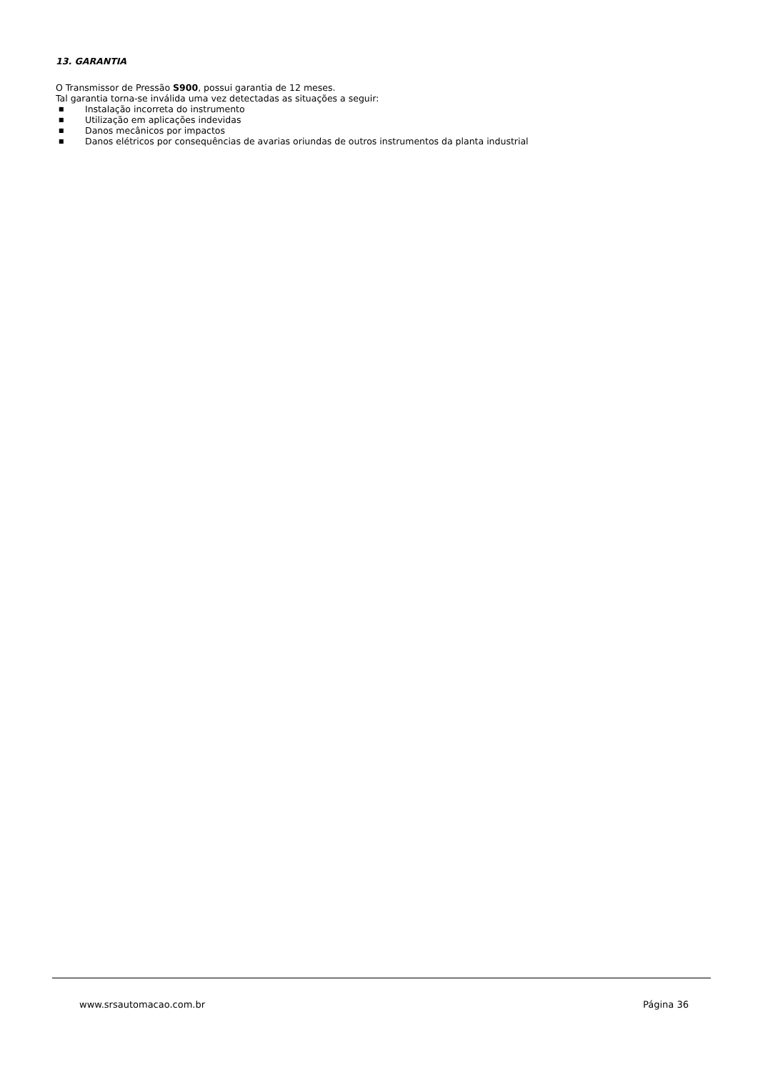13. GARANTIA
O Transmissor de Pressão S900, possui garantia de 12 meses.
Tal garantia torna-se inválida uma vez detectadas as situações a seguir:
■ Instalação incorreta do instrumento
■ Utilização em aplicações indevidas
■ Danos mecânicos por impactos
■ Danos elétricos por consequências de avarias oriundas de outros instrumentos da planta industrial
www.srsautomacao.com.br Página 36